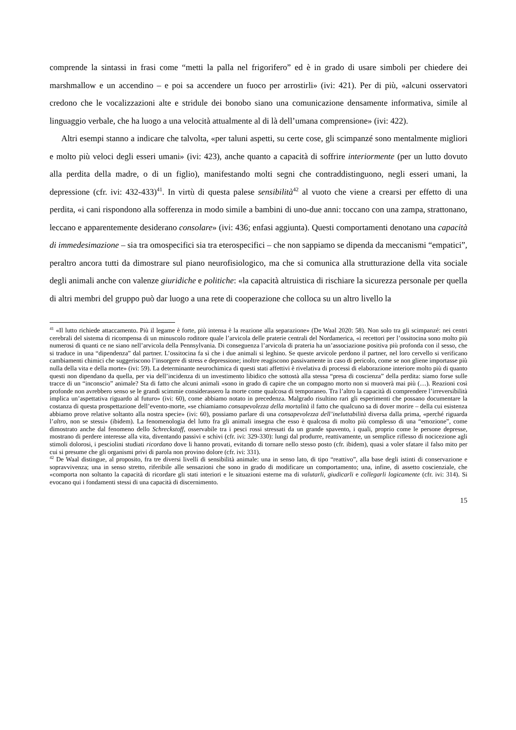comprende la sintassi in frasi come “metti la palla nel frigorifero” ed è in grado di usare simboli per chiedere dei marshmallow e un accendino – e poi sa accendere un fuoco per arrostirli» (ivi: 421). Per di più, «alcuni osservatori credono che le vocalizzazioni alte e stridule dei bonobo siano una comunicazione densamente informativa, simile al linguaggio verbale, che ha luogo a una velocità attualmente al di là dell’umana comprensione» (ivi: 422).
Altri esempi stanno a indicare che talvolta, «per taluni aspetti, su certe cose, gli scimpanzé sono mentalmente migliori e molto più veloci degli esseri umani» (ivi: 423), anche quanto a capacità di soffrire interiormente (per un lutto dovuto alla perdita della madre, o di un figlio), manifestando molti segni che contraddistinguono, negli esseri umani, la depressione (cfr. ivi: 432-433)<sup>41</sup>. In virtù di questa palese sensibilità<sup>42</sup> al vuoto che viene a crearsi per effetto di una perdita, «i cani rispondono alla sofferenza in modo simile a bambini di uno-due anni: toccano con una zampa, strattonano, leccano e apparentemente desiderano consolare» (ivi: 436; enfasi aggiunta). Questi comportamenti denotano una capacità di immedesimazione – sia tra omospecifici sia tra eterospecifici – che non sappiamo se dipenda da meccanismi “empatici”, peraltro ancora tutti da dimostrare sul piano neurofisiologico, ma che si comunica alla strutturazione della vita sociale degli animali anche con valenze giuridiche e politiche: «la capacità altruistica di rischiare la sicurezza personale per quella di altri membri del gruppo può dar luogo a una rete di cooperazione che colloca su un altro livello la
<sup>41</sup> «Il lutto richiede attaccamento. Più il legame è forte, più intensa è la reazione alla separazione» (De Waal 2020: 58). Non solo tra gli scimpanzé: nei centri cerebrali del sistema di ricompensa di un minuscolo roditore quale l’arvicola delle praterie centrali del Nordamerica, «i recettori per l’ossitocina sono molto più numerosi di quanti ce ne siano nell’arvicola della Pennsylvania. Di conseguenza l’arvicola di prateria ha un’associazione positiva più profonda con il sesso, che si traduce in una “dipendenza” dal partner. L’ossitocina fa sì che i due animali si leghino. Se queste arvicole perdono il partner, nel loro cervello si verificano cambiamenti chimici che suggeriscono l’insorgere di stress e depressione; inoltre reagiscono passivamente in caso di pericolo, come se non gliene importasse più nulla della vita e della morte» (ivi: 59). La determinante neurochimica di questi stati affettivi è rivelativa di processi di elaborazione interiore molto più di quanto questi non dipendano da quella, per via dell’incidenza di un investimento libidico che sottostà alla stessa “presa di coscienza” della perdita: siamo forse sulle tracce di un “inconscio” animale? Sta di fatto che alcuni animali «sono in grado di capire che un compagno morto non si muoverà mai più (…). Reazioni così profonde non avrebbero senso se le grandi scimmie considerassero la morte come qualcosa di temporaneo. Tra l’altro la capacità di comprendere l’irreversibilità implica un’aspettativa riguardo al futuro» (ivi: 60), come abbiamo notato in precedenza. Malgrado risultino rari gli esperimenti che possano documentare la costanza di questa prospettazione dell’evento-morte, «se chiamiamo consapevolezza della mortalità il fatto che qualcuno sa di dover morire – della cui esistenza abbiamo prove relative soltanto alla nostra specie» (ivi: 60), possiamo parlare di una consapevolezza dell’ineluttabilità diversa dalla prima, «perché riguarda l’altro, non se stessi» (ibidem). La fenomenologia del lutto fra gli animali insegna che esso è qualcosa di molto più complesso di una “emozione”, come dimostrato anche dal fenomeno dello Schreckstoff, osservabile tra i pesci rossi stressati da un grande spavento, i quali, proprio come le persone depresse, mostrano di perdere interesse alla vita, diventando passivi e schivi (cfr. ivi: 329-330): lungi dal produrre, reattivamente, un semplice riflesso di nocicezione agli stimoli dolorosi, i pesciolini studiati ricordano dove li hanno provati, evitando di tornare nello stesso posto (cfr. ibidem), quasi a voler sfatare il falso mito per cui si presume che gli organismi privi di parola non provino dolore (cfr. ivi: 331).
<sup>42</sup> De Waal distingue, al proposito, fra tre diversi livelli di sensibilità animale: una in senso lato, di tipo “reattivo”, alla base degli istinti di conservazione e sopravvivenza; una in senso stretto, riferibile alle sensazioni che sono in grado di modificare un comportamento; una, infine, di assetto coscienziale, che «comporta non soltanto la capacità di ricordare gli stati interiori e le situazioni esterne ma di valutarli, giudicarli e collegarli logicamente (cfr. ivi: 314). Si evocano qui i fondamenti stessi di una capacità di discernimento.
15